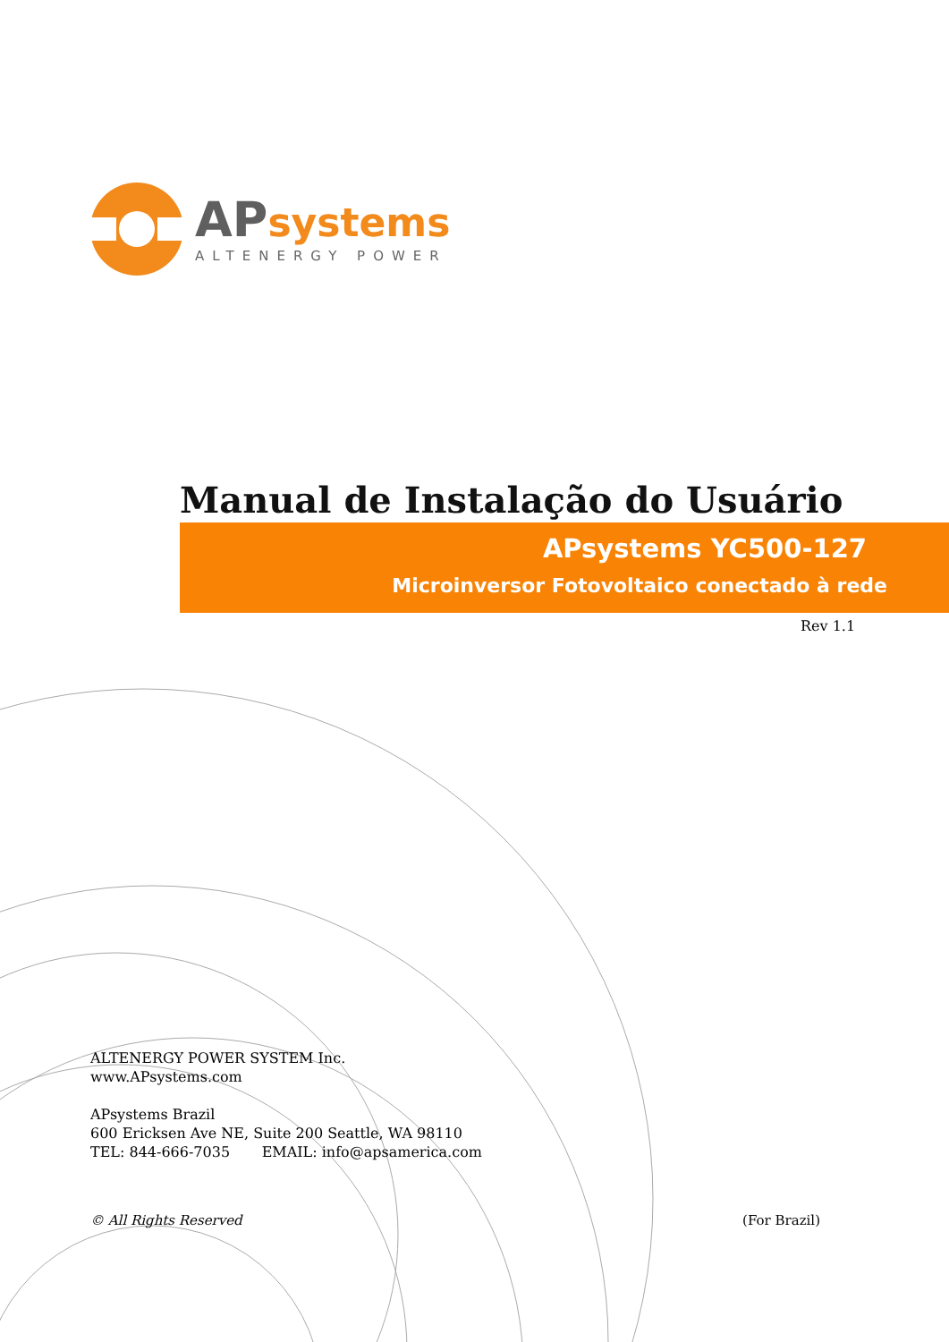APsystems
ALTENERGY POWER
Manual de Instalação do Usuário
APsystems YC500-127
Microinversor Fotovoltaico conectado à rede
Rev 1.1
ALTENERGY POWER SYSTEM Inc.
www.APsystems.com
APsystems Brazil
600 Ericksen Ave NE, Suite 200 Seattle, WA 98110
TEL: 844-666-7035 EMAIL: info@apsamerica.com
© All Rights Reserved (For Brazil)